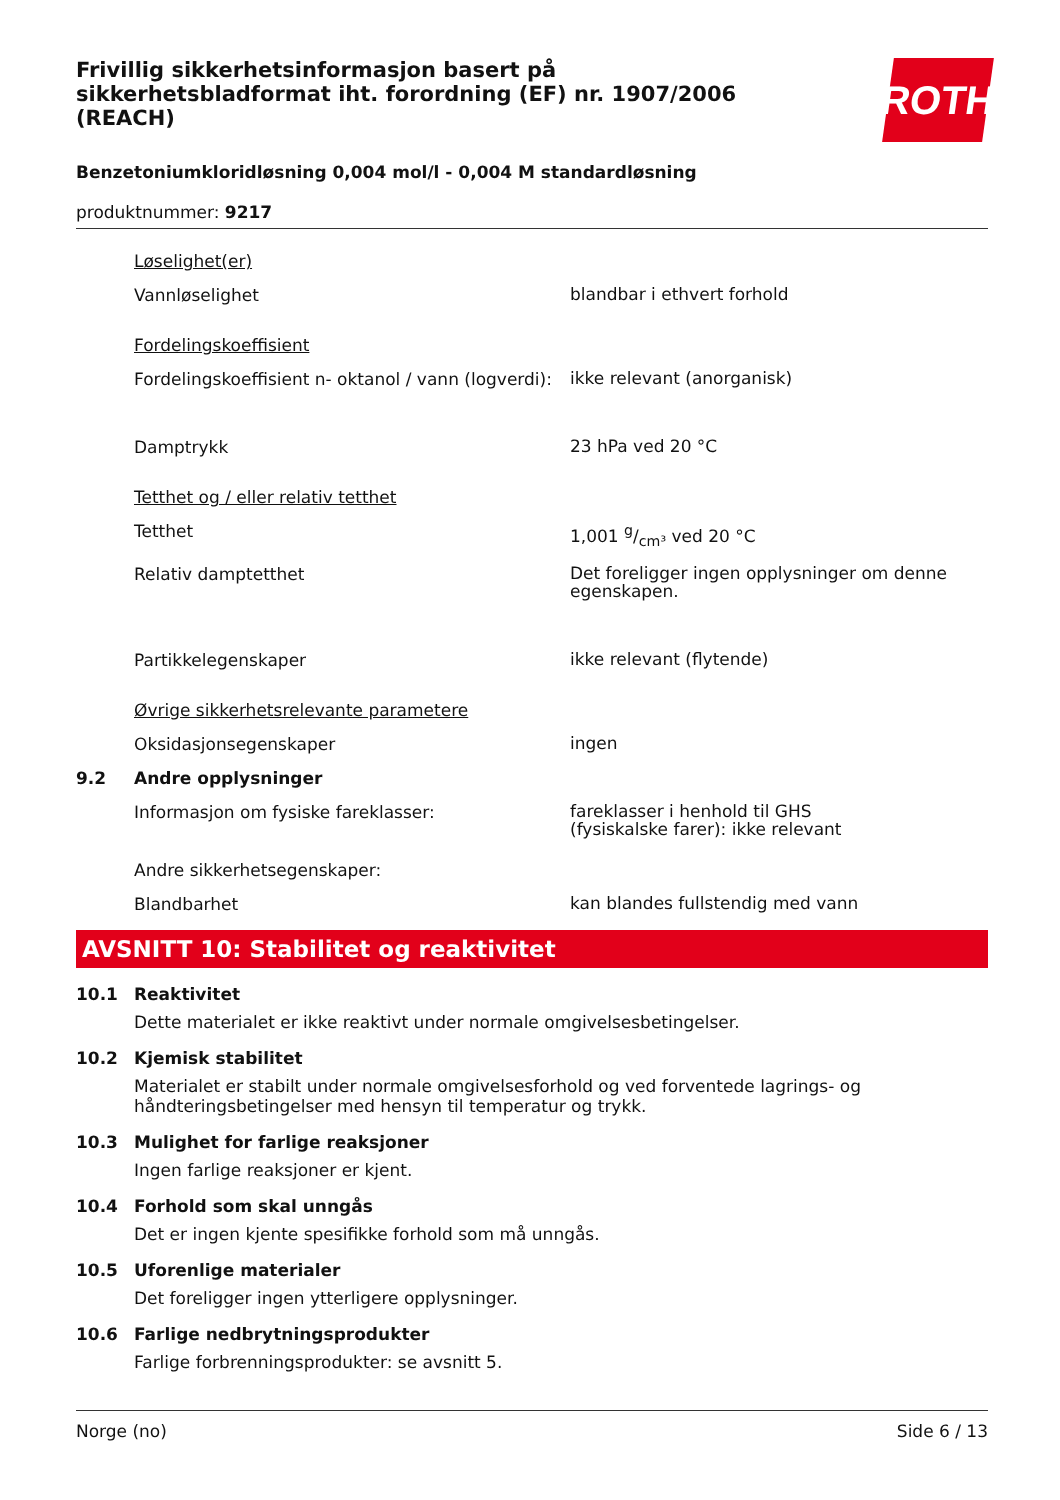Frivillig sikkerhetsinformasjon basert på sikkerhetsbladformat iht. forordning (EF) nr. 1907/2006 (REACH)
ROTH
Benzetoniumkloridløsning 0,004 mol/l - 0,004 M standardløsning
produktnummer: 9217
Løselighet(er)
Vannløselighet blandbar i ethvert forhold
Fordelingskoeffisient
Fordelingskoeffisient n- oktanol / vann (logverdi): ikke relevant (anorganisk)
Damptrykk 23 hPa ved 20 °C
Tetthet og / eller relativ tetthet
Tetthet 1,001 g/cm³ ved 20 °C
Relativ damptetthet Det foreligger ingen opplysninger om denne egenskapen.
Partikkelegenskaper ikke relevant (flytende)
Øvrige sikkerhetsrelevante parametere
Oksidasjonsegenskaper ingen
9.2 Andre opplysninger
Informasjon om fysiske fareklasser: fareklasser i henhold til GHS
(fysiskalske farer): ikke relevant
Andre sikkerhetsegenskaper:
Blandbarhet kan blandes fullstendig med vann
AVSNITT 10: Stabilitet og reaktivitet
10.1 Reaktivitet
Dette materialet er ikke reaktivt under normale omgivelsesbetingelser.
10.2 Kjemisk stabilitet
Materialet er stabilt under normale omgivelsesforhold og ved forventede lagrings- og håndteringsbetingelser med hensyn til temperatur og trykk.
10.3 Mulighet for farlige reaksjoner
Ingen farlige reaksjoner er kjent.
10.4 Forhold som skal unngås
Det er ingen kjente spesifikke forhold som må unngås.
10.5 Uforenlige materialer
Det foreligger ingen ytterligere opplysninger.
10.6 Farlige nedbrytningsprodukter
Farlige forbrenningsprodukter: se avsnitt 5.
Norge (no) Side 6 / 13